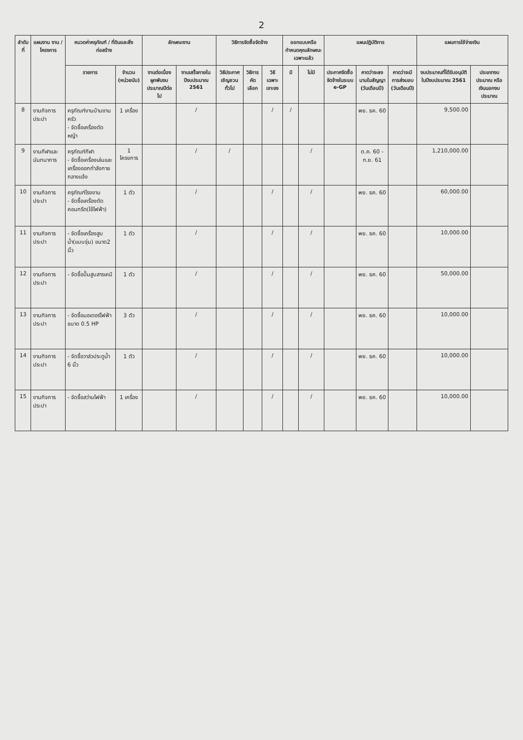2
| ลำดับที่ | แผนงาน งาน / โครงการ | หมวดค่าครุภัณฑ์ / ที่ดินและสิ่งก่อสร้าง | | ลักษณะงาน | | วิธีการจัดซื้อจัดจ้าง | | | ออกแบบหรือกำหนดคุณลักษณะเฉพาะแล้ว | | แผนปฏิบัติการ | | | แผนการใช้จ่ายเงิน | |
| --- | --- | --- | --- | --- | --- | --- | --- | --- | --- | --- | --- | --- | --- | --- | --- |
| | | รายการ | จำนวน (หน่วยนับ) | งานต่อเนื่องผูกพันงบประมาณปีต่อไป | งานเสร็จภายในปีงบประมาณ 2561 | วิธีประกาศเชิญชวนทั่วไป | วิธีการคัดเลือก | วิธีเฉพาะเจาะจง | มี | ไม่มี | ประกาศจัดซื้อจัดจ้างในระบบ e-GP | คาดว่าจะลงนามในสัญญา (วันเดือนปี) | คาดว่าจะมีการส่งมอบ (วันเดือนปี) | งบประมาณที่ได้รับอนุมัติในปีงบประมาณ 2561 | ประเภทงบประมาณ หรือ เงินนอกงบประมาณ |
| 8 | งานกิจการประปา | ครุภัณฑ์งานบ้านงานครัว - จัดซื้อเครื่องตัดหญ้า | 1 เครื่อง | | / | | | / | / | | | พย. ธค. 60 | | 9,500.00 | |
| 9 | งานกีฬาและนันทนาการ | ครุภัณฑ์กีฬา - จัดซื้อเครื่องเล่นและเครื่องออกกำลังกายกลางแจ้ง | 1 โครงการ | | / | / | | | | / | | ต.ค. 60 - ก.ย. 61 | | 1,210,000.00 | |
| 10 | งานกิจการประปา | ครุภัณฑ์โรงงาน - จัดซื้อเครื่องตัดคอนกรีต(ใช้ไฟฟ้า) | 1 ตัว | | / | | | / | | / | | พย. ธค. 60 | | 60,000.00 | |
| 11 | งานกิจการประปา | - จัดซื้อเครื่องสูบน้ำ(แบบจุ่ม) ขนาด2 นิ้ว | 1 ตัว | | / | | | / | | / | | พย. ธค. 60 | | 10,000.00 | |
| 12 | งานกิจการประปา | - จัดซื้อปั๊มสูบสารเคมี | 1 ตัว | | / | | | / | | / | | พย. ธค. 60 | | 50,000.00 | |
| 13 | งานกิจการประปา | - จัดซื้อมอเตอร์ไฟฟ้าขนาด 0.5 HP | 3 ตัว | | / | | | / | | / | | พย. ธค. 60 | | 10,000.00 | |
| 14 | งานกิจการประปา | - จัดซื้อวาล์วประตูน้ำ 6 นิ้ว | 1 ตัว | | / | | | / | | / | | พย. ธค. 60 | | 10,000.00 | |
| 15 | งานกิจการประปา | - จัดซื้อสว่านไฟฟ้า | 1 เครื่อง | | / | | | / | | / | | พย. ธค. 60 | | 10,000.00 | |